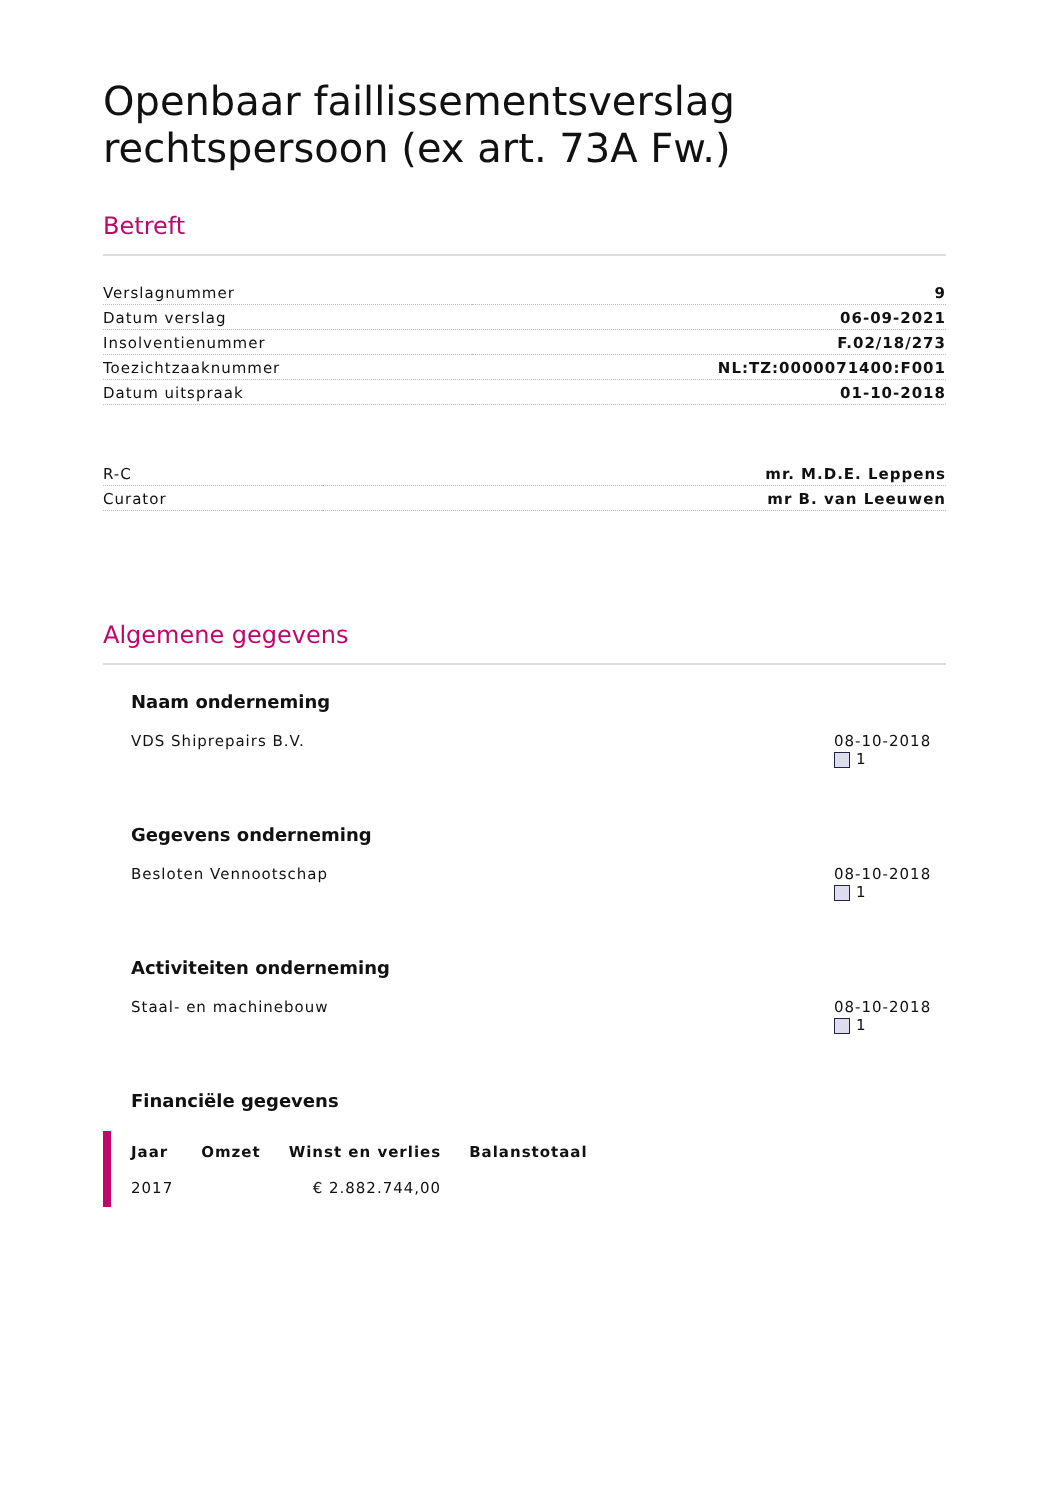Openbaar faillissementsverslag rechtspersoon (ex art. 73A Fw.)
Betreft
| Verslagnummer | 9 |
| Datum verslag | 06-09-2021 |
| Insolventienummer | F.02/18/273 |
| Toezichtzaaknummer | NL:TZ:0000071400:F001 |
| Datum uitspraak | 01-10-2018 |
| R-C | mr. M.D.E. Leppens |
| Curator | mr B. van Leeuwen |
Algemene gegevens
Naam onderneming
VDS Shiprepairs B.V. 08-10-2018
1
Gegevens onderneming
Besloten Vennootschap 08-10-2018
1
Activiteiten onderneming
Staal- en machinebouw 08-10-2018
1
Financiële gegevens
| Jaar | Omzet | Winst en verlies | Balanstotaal |
| --- | --- | --- | --- |
| 2017 | | € 2.882.744,00 | |